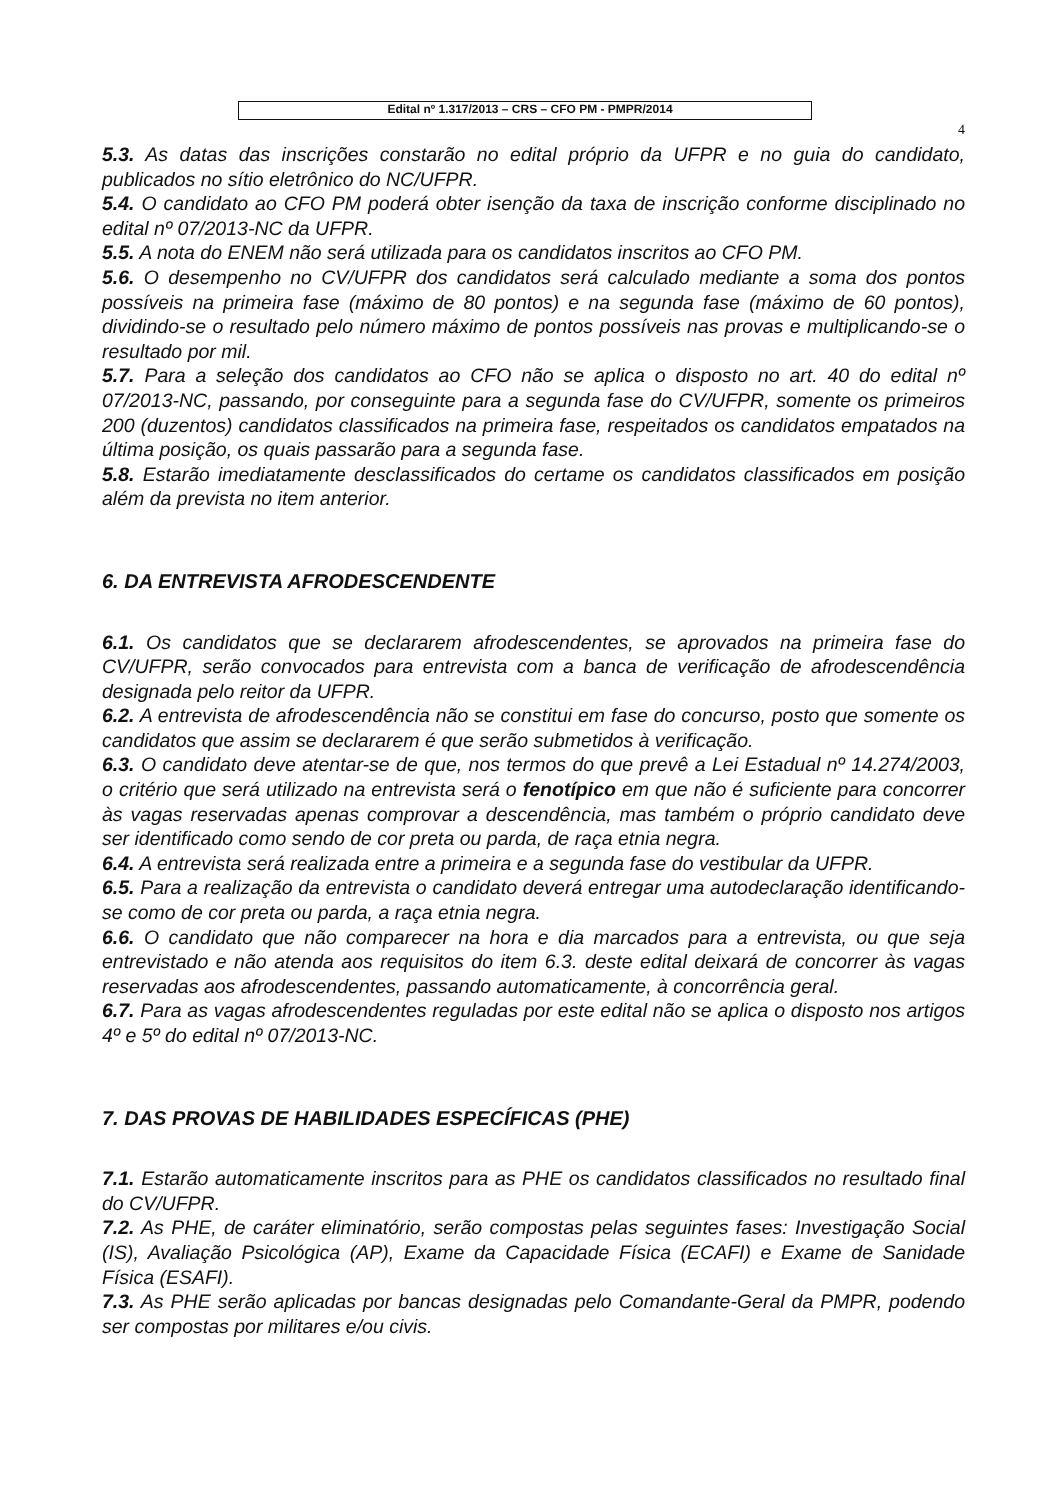Edital nº 1.317/2013 – CRS – CFO PM - PMPR/2014
4
5.3. As datas das inscrições constarão no edital próprio da UFPR e no guia do candidato, publicados no sítio eletrônico do NC/UFPR.
5.4. O candidato ao CFO PM poderá obter isenção da taxa de inscrição conforme disciplinado no edital nº 07/2013-NC da UFPR.
5.5. A nota do ENEM não será utilizada para os candidatos inscritos ao CFO PM.
5.6. O desempenho no CV/UFPR dos candidatos será calculado mediante a soma dos pontos possíveis na primeira fase (máximo de 80 pontos) e na segunda fase (máximo de 60 pontos), dividindo-se o resultado pelo número máximo de pontos possíveis nas provas e multiplicando-se o resultado por mil.
5.7. Para a seleção dos candidatos ao CFO não se aplica o disposto no art. 40 do edital nº 07/2013-NC, passando, por conseguinte para a segunda fase do CV/UFPR, somente os primeiros 200 (duzentos) candidatos classificados na primeira fase, respeitados os candidatos empatados na última posição, os quais passarão para a segunda fase.
5.8. Estarão imediatamente desclassificados do certame os candidatos classificados em posição além da prevista no item anterior.
6. DA ENTREVISTA AFRODESCENDENTE
6.1. Os candidatos que se declararem afrodescendentes, se aprovados na primeira fase do CV/UFPR, serão convocados para entrevista com a banca de verificação de afrodescendência designada pelo reitor da UFPR.
6.2. A entrevista de afrodescendência não se constitui em fase do concurso, posto que somente os candidatos que assim se declararem é que serão submetidos à verificação.
6.3. O candidato deve atentar-se de que, nos termos do que prevê a Lei Estadual nº 14.274/2003, o critério que será utilizado na entrevista será o fenotípico em que não é suficiente para concorrer às vagas reservadas apenas comprovar a descendência, mas também o próprio candidato deve ser identificado como sendo de cor preta ou parda, de raça etnia negra.
6.4. A entrevista será realizada entre a primeira e a segunda fase do vestibular da UFPR.
6.5. Para a realização da entrevista o candidato deverá entregar uma autodeclaração identificando-se como de cor preta ou parda, a raça etnia negra.
6.6. O candidato que não comparecer na hora e dia marcados para a entrevista, ou que seja entrevistado e não atenda aos requisitos do item 6.3. deste edital deixará de concorrer às vagas reservadas aos afrodescendentes, passando automaticamente, à concorrência geral.
6.7. Para as vagas afrodescendentes reguladas por este edital não se aplica o disposto nos artigos 4º e 5º do edital nº 07/2013-NC.
7. DAS PROVAS DE HABILIDADES ESPECÍFICAS (PHE)
7.1. Estarão automaticamente inscritos para as PHE os candidatos classificados no resultado final do CV/UFPR.
7.2. As PHE, de caráter eliminatório, serão compostas pelas seguintes fases: Investigação Social (IS), Avaliação Psicológica (AP), Exame da Capacidade Física (ECAFI) e Exame de Sanidade Física (ESAFI).
7.3. As PHE serão aplicadas por bancas designadas pelo Comandante-Geral da PMPR, podendo ser compostas por militares e/ou civis.